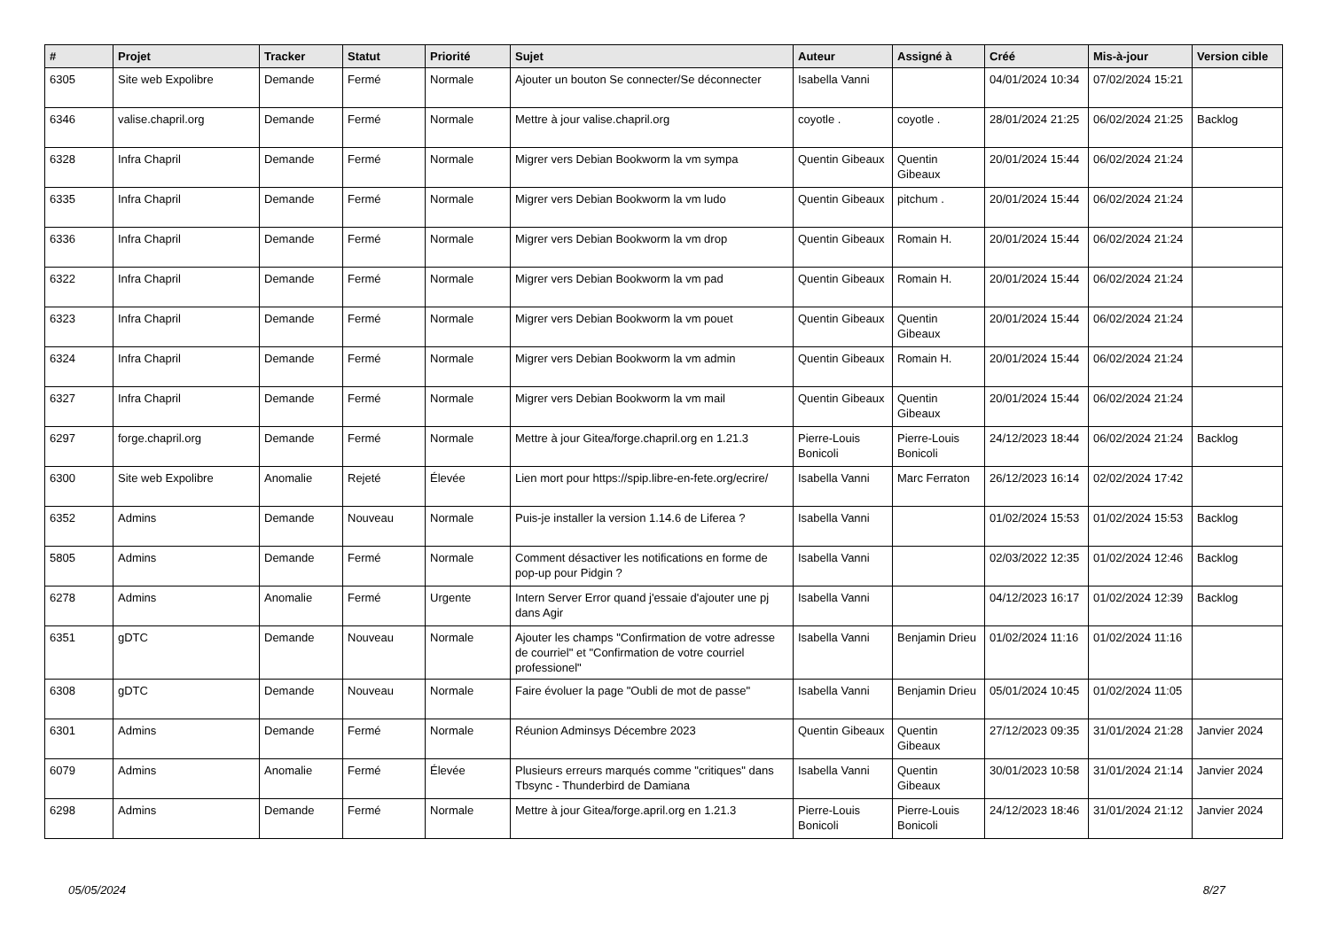| # | Projet | Tracker | Statut | Priorité | Sujet | Auteur | Assigné à | Créé | Mis-à-jour | Version cible |
| --- | --- | --- | --- | --- | --- | --- | --- | --- | --- | --- |
| 6305 | Site web Expolibre | Demande | Fermé | Normale | Ajouter un bouton Se connecter/Se déconnecter | Isabella Vanni | | 04/01/2024 10:34 | 07/02/2024 15:21 | |
| 6346 | valise.chapril.org | Demande | Fermé | Normale | Mettre à jour valise.chapril.org | coyotle . | coyotle . | 28/01/2024 21:25 | 06/02/2024 21:25 | Backlog |
| 6328 | Infra Chapril | Demande | Fermé | Normale | Migrer vers Debian Bookworm la vm sympa | Quentin Gibeaux | Quentin Gibeaux | 20/01/2024 15:44 | 06/02/2024 21:24 | |
| 6335 | Infra Chapril | Demande | Fermé | Normale | Migrer vers Debian Bookworm la vm ludo | Quentin Gibeaux | pitchum . | 20/01/2024 15:44 | 06/02/2024 21:24 | |
| 6336 | Infra Chapril | Demande | Fermé | Normale | Migrer vers Debian Bookworm la vm drop | Quentin Gibeaux | Romain H. | 20/01/2024 15:44 | 06/02/2024 21:24 | |
| 6322 | Infra Chapril | Demande | Fermé | Normale | Migrer vers Debian Bookworm la vm pad | Quentin Gibeaux | Romain H. | 20/01/2024 15:44 | 06/02/2024 21:24 | |
| 6323 | Infra Chapril | Demande | Fermé | Normale | Migrer vers Debian Bookworm la vm pouet | Quentin Gibeaux | Quentin Gibeaux | 20/01/2024 15:44 | 06/02/2024 21:24 | |
| 6324 | Infra Chapril | Demande | Fermé | Normale | Migrer vers Debian Bookworm la vm admin | Quentin Gibeaux | Romain H. | 20/01/2024 15:44 | 06/02/2024 21:24 | |
| 6327 | Infra Chapril | Demande | Fermé | Normale | Migrer vers Debian Bookworm la vm mail | Quentin Gibeaux | Quentin Gibeaux | 20/01/2024 15:44 | 06/02/2024 21:24 | |
| 6297 | forge.chapril.org | Demande | Fermé | Normale | Mettre à jour Gitea/forge.chapril.org en 1.21.3 | Pierre-Louis Bonicoli | Pierre-Louis Bonicoli | 24/12/2023 18:44 | 06/02/2024 21:24 | Backlog |
| 6300 | Site web Expolibre | Anomalie | Rejeté | Élevée | Lien mort pour https://spip.libre-en-fete.org/ecrire/ | Isabella Vanni | Marc Ferraton | 26/12/2023 16:14 | 02/02/2024 17:42 | |
| 6352 | Admins | Demande | Nouveau | Normale | Puis-je installer la version 1.14.6 de Liferea ? | Isabella Vanni | | 01/02/2024 15:53 | 01/02/2024 15:53 | Backlog |
| 5805 | Admins | Demande | Fermé | Normale | Comment désactiver les notifications en forme de pop-up pour Pidgin ? | Isabella Vanni | | 02/03/2022 12:35 | 01/02/2024 12:46 | Backlog |
| 6278 | Admins | Anomalie | Fermé | Urgente | Intern Server Error quand j'essaie d'ajouter une pj dans Agir | Isabella Vanni | | 04/12/2023 16:17 | 01/02/2024 12:39 | Backlog |
| 6351 | gDTC | Demande | Nouveau | Normale | Ajouter les champs "Confirmation de votre adresse de courriel" et "Confirmation de votre courriel professionel" | Isabella Vanni | Benjamin Drieu | 01/02/2024 11:16 | 01/02/2024 11:16 | |
| 6308 | gDTC | Demande | Nouveau | Normale | Faire évoluer la page "Oubli de mot de passe" | Isabella Vanni | Benjamin Drieu | 05/01/2024 10:45 | 01/02/2024 11:05 | |
| 6301 | Admins | Demande | Fermé | Normale | Réunion Adminsys Décembre 2023 | Quentin Gibeaux | Quentin Gibeaux | 27/12/2023 09:35 | 31/01/2024 21:28 | Janvier 2024 |
| 6079 | Admins | Anomalie | Fermé | Élevée | Plusieurs erreurs marqués comme "critiques" dans Tbsync - Thunderbird de Damiana | Isabella Vanni | Quentin Gibeaux | 30/01/2023 10:58 | 31/01/2024 21:14 | Janvier 2024 |
| 6298 | Admins | Demande | Fermé | Normale | Mettre à jour Gitea/forge.april.org en 1.21.3 | Pierre-Louis Bonicoli | Pierre-Louis Bonicoli | 24/12/2023 18:46 | 31/01/2024 21:12 | Janvier 2024 |
05/05/2024 8/27